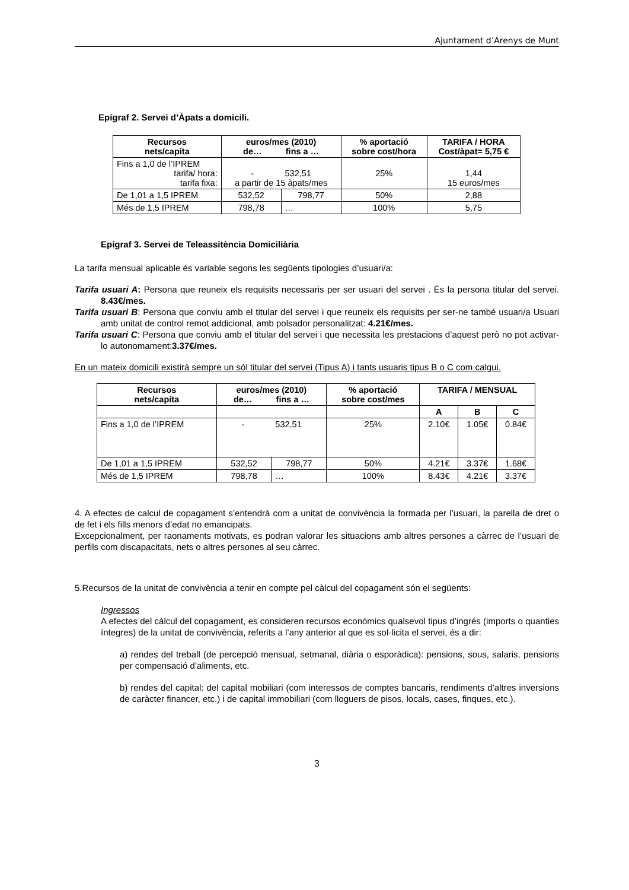Ajuntament d’Arenys de Munt
Epígraf 2. Servei d’Àpats a domicili.
| Recursos nets/capita | euros/mes (2010) de… fins a … | | % aportació sobre cost/hora | TARIFA / HORA Cost/àpat= 5,75 € |
| --- | --- | --- | --- | --- |
| Fins a 1,0 de l’IPREM tarifa/ hora: tarifa fixa: | - 532,51 a partir de 15 àpats/mes | | 25% | 1,44 15 euros/mes |
| De 1,01 a 1,5 IPREM | 532,52 | 798,77 | 50% | 2,88 |
| Més de 1,5 IPREM | 798,78 | … | 100% | 5,75 |
Epígraf 3. Servei de Teleassitència Domiciliària
La tarifa mensual aplicable és variable segons les següents tipologies d’usuari/a:
Tarifa usuari A: Persona que reuneix els requisits necessaris per ser usuari del servei . És la persona titular del servei. 8.43€/mes.
Tarifa usuari B: Persona que conviu amb el titular del servei i que reuneix els requisits per ser-ne també usuari/a Usuari amb unitat de control remot addicional, amb polsador personalitzat: 4.21€/mes.
Tarifa usuari C: Persona que conviu amb el titular del servei i que necessita les prestacions d’aquest però no pot activar-lo autonomament:3.37€/mes.
En un mateix domicili existirà sempre un sòl titular del servei (Tipus A) i tants usuaris tipus B o C com calgui.
| Recursos nets/capita | euros/mes (2010) de… fins a … | | % aportació sobre cost/mes | TARIFA / MENSUAL | | |
| --- | --- | --- | --- | --- | --- | --- |
| | | | | A | B | C |
| Fins a 1,0 de l’IPREM | - 532,51 | | 25% | 2.10€ | 1.05€ | 0.84€ |
| De 1,01 a 1,5 IPREM | 532,52 | 798,77 | 50% | 4.21€ | 3.37€ | 1.68€ |
| Més de 1,5 IPREM | 798,78 | … | 100% | 8.43€ | 4.21€ | 3.37€ |
4. A efectes de calcul de copagament s’entendrà com a unitat de convivència la formada per l’usuari, la parella de dret o de fet i els fills menors d’edat no emancipats.
Excepcionalment, per raonaments motivats, es podran valorar les situacions amb altres persones a càrrec de l’usuari de perfils com discapacitats, nets o altres persones al seu càrrec.
5.Recursos de la unitat de convivència a tenir en compte pel càlcul del copagament són el següents:
Ingressos
A efectes del càlcul del copagament, es consideren recursos econòmics qualsevol tipus d’ingrés (imports o quanties íntegres) de la unitat de convivència, referits a l’any anterior al que es sol·licita el servei, és a dir:
a) rendes del treball (de percepció mensual, setmanal, diària o esporàdica): pensions, sous, salaris, pensions per compensació d’aliments, etc.
b) rendes del capital: del capital mobiliari (com interessos de comptes bancaris, rendiments d’altres inversions de caràcter financer, etc.) i de capital immobiliari (com lloguers de pisos, locals, cases, finques, etc.).
3